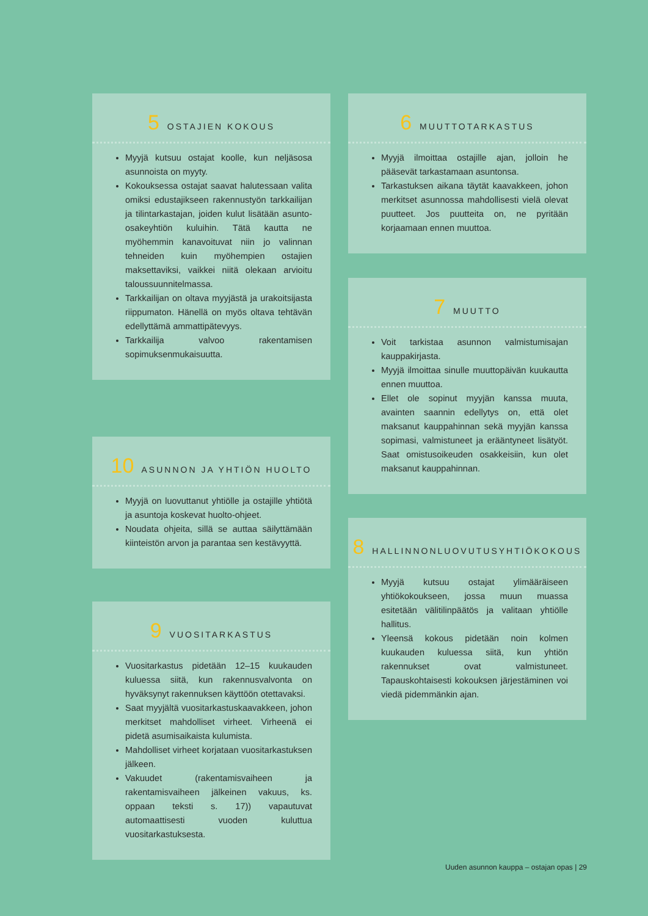5 OSTAJIEN KOKOUS
Myyjä kutsuu ostajat koolle, kun neljäsosa asunnoista on myyty.
Kokouksessa ostajat saavat halutessaan valita omiksi edustajikseen rakennustyön tarkkailijan ja tilintarkastajan, joiden kulut lisätään asunto-osakeyhtiön kuluihin. Tätä kautta ne myöhemmin kanavoituvat niin jo valinnan tehneiden kuin myöhempien ostajien maksettaviksi, vaikkei niitä olekaan arvioitu taloussuunnitelmassa.
Tarkkailijan on oltava myyjästä ja urakoitsijasta riippumaton. Hänellä on myös oltava tehtävän edellyttämä ammattipätevyys.
Tarkkailija valvoo rakentamisen sopimuksenmukaisuutta.
6 MUUTTOTARKASTUS
Myyjä ilmoittaa ostajille ajan, jolloin he pääsevät tarkastamaan asuntonsa.
Tarkastuksen aikana täytät kaavakkeen, johon merkitset asunnossa mahdollisesti vielä olevat puutteet. Jos puutteita on, ne pyritään korjaamaan ennen muuttoa.
7 MUUTTO
Voit tarkistaa asunnon valmistumisajan kauppakirjasta.
Myyjä ilmoittaa sinulle muuttopäivän kuukautta ennen muuttoa.
Ellet ole sopinut myyjän kanssa muuta, avainten saannin edellytys on, että olet maksanut kauppahinnan sekä myyjän kanssa sopimasi, valmistuneet ja erääntyneet lisätyöt. Saat omistusoikeuden osakkeisiin, kun olet maksanut kauppahinnan.
8 HALLINNONLUOVUTUSYHTIÖKOKOUS
Myyjä kutsuu ostajat ylimääräiseen yhtiökokoukseen, jossa muun muassa esitetään välitilinpäätös ja valitaan yhtiölle hallitus.
Yleensä kokous pidetään noin kolmen kuukauden kuluessa siitä, kun yhtiön rakennukset ovat valmistuneet. Tapauskohtaisesti kokouksen järjestäminen voi viedä pidemmänkin ajan.
9 VUOSITARKASTUS
Vuositarkastus pidetään 12–15 kuukauden kuluessa siitä, kun rakennusvalvonta on hyväksynyt rakennuksen käyttöön otettavaksi.
Saat myyjältä vuositarkastuskaavakkeen, johon merkitset mahdolliset virheet. Virheenä ei pidetä asumisaikaista kulumista.
Mahdolliset virheet korjataan vuositarkastuksen jälkeen.
Vakuudet (rakentamisvaiheen ja rakentamisvaiheen jälkeinen vakuus, ks. oppaan teksti s. 17)) vapautuvat automaattisesti vuoden kuluttua vuositarkastuksesta.
10 ASUNNON JA YHTIÖN HUOLTO
Myyjä on luovuttanut yhtiölle ja ostajille yhtiötä ja asuntoja koskevat huolto-ohjeet.
Noudata ohjeita, sillä se auttaa säilyttämään kiinteistön arvon ja parantaa sen kestävyyttä.
Uuden asunnon kauppa – ostajan opas | 29